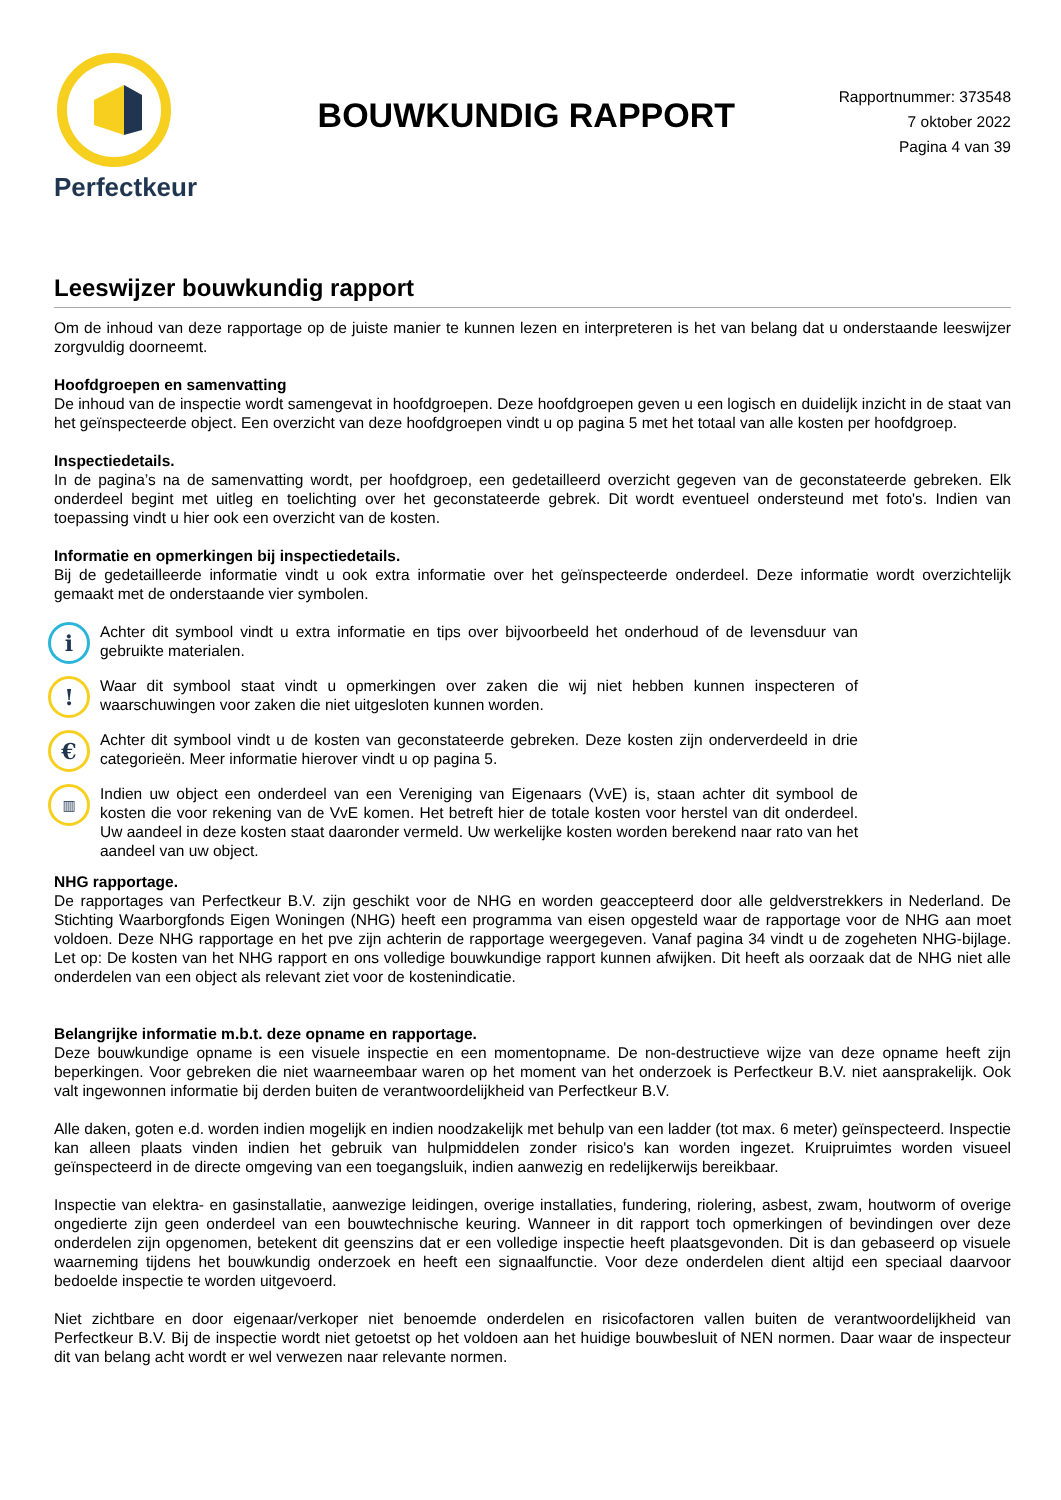Perfectkeur
BOUWKUNDIG RAPPORT
Rapportnummer: 373548
7 oktober 2022
Pagina 4 van 39
Leeswijzer bouwkundig rapport
Om de inhoud van deze rapportage op de juiste manier te kunnen lezen en interpreteren is het van belang dat u onderstaande leeswijzer zorgvuldig doorneemt.
Hoofdgroepen en samenvatting
De inhoud van de inspectie wordt samengevat in hoofdgroepen. Deze hoofdgroepen geven u een logisch en duidelijk inzicht in de staat van het geïnspecteerde object. Een overzicht van deze hoofdgroepen vindt u op pagina 5 met het totaal van alle kosten per hoofdgroep.
Inspectiedetails.
In de pagina’s na de samenvatting wordt, per hoofdgroep, een gedetailleerd overzicht gegeven van de geconstateerde gebreken. Elk onderdeel begint met uitleg en toelichting over het geconstateerde gebrek. Dit wordt eventueel ondersteund met foto's. Indien van toepassing vindt u hier ook een overzicht van de kosten.
Informatie en opmerkingen bij inspectiedetails.
Bij de gedetailleerde informatie vindt u ook extra informatie over het geïnspecteerde onderdeel. Deze informatie wordt overzichtelijk gemaakt met de onderstaande vier symbolen.
i
Achter dit symbool vindt u extra informatie en tips over bijvoorbeeld het onderhoud of de levensduur van gebruikte materialen.
!
Waar dit symbool staat vindt u opmerkingen over zaken die wij niet hebben kunnen inspecteren of waarschuwingen voor zaken die niet uitgesloten kunnen worden.
€
Achter dit symbool vindt u de kosten van geconstateerde gebreken. Deze kosten zijn onderverdeeld in drie categorieën. Meer informatie hierover vindt u op pagina 5.
▥
Indien uw object een onderdeel van een Vereniging van Eigenaars (VvE) is, staan achter dit symbool de kosten die voor rekening van de VvE komen. Het betreft hier de totale kosten voor herstel van dit onderdeel. Uw aandeel in deze kosten staat daaronder vermeld. Uw werkelijke kosten worden berekend naar rato van het aandeel van uw object.
NHG rapportage.
De rapportages van Perfectkeur B.V. zijn geschikt voor de NHG en worden geaccepteerd door alle geldverstrekkers in Nederland. De Stichting Waarborgfonds Eigen Woningen (NHG) heeft een programma van eisen opgesteld waar de rapportage voor de NHG aan moet voldoen. Deze NHG rapportage en het pve zijn achterin de rapportage weergegeven. Vanaf pagina 34 vindt u de zogeheten NHG-bijlage. Let op: De kosten van het NHG rapport en ons volledige bouwkundige rapport kunnen afwijken. Dit heeft als oorzaak dat de NHG niet alle onderdelen van een object als relevant ziet voor de kostenindicatie.
Belangrijke informatie m.b.t. deze opname en rapportage.
Deze bouwkundige opname is een visuele inspectie en een momentopname. De non-destructieve wijze van deze opname heeft zijn beperkingen. Voor gebreken die niet waarneembaar waren op het moment van het onderzoek is Perfectkeur B.V. niet aansprakelijk. Ook valt ingewonnen informatie bij derden buiten de verantwoordelijkheid van Perfectkeur B.V.
Alle daken, goten e.d. worden indien mogelijk en indien noodzakelijk met behulp van een ladder (tot max. 6 meter) geïnspecteerd. Inspectie kan alleen plaats vinden indien het gebruik van hulpmiddelen zonder risico's kan worden ingezet. Kruipruimtes worden visueel geïnspecteerd in de directe omgeving van een toegangsluik, indien aanwezig en redelijkerwijs bereikbaar.
Inspectie van elektra- en gasinstallatie, aanwezige leidingen, overige installaties, fundering, riolering, asbest, zwam, houtworm of overige ongedierte zijn geen onderdeel van een bouwtechnische keuring. Wanneer in dit rapport toch opmerkingen of bevindingen over deze onderdelen zijn opgenomen, betekent dit geenszins dat er een volledige inspectie heeft plaatsgevonden. Dit is dan gebaseerd op visuele waarneming tijdens het bouwkundig onderzoek en heeft een signaalfunctie. Voor deze onderdelen dient altijd een speciaal daarvoor bedoelde inspectie te worden uitgevoerd.
Niet zichtbare en door eigenaar/verkoper niet benoemde onderdelen en risicofactoren vallen buiten de verantwoordelijkheid van Perfectkeur B.V. Bij de inspectie wordt niet getoetst op het voldoen aan het huidige bouwbesluit of NEN normen. Daar waar de inspecteur dit van belang acht wordt er wel verwezen naar relevante normen.